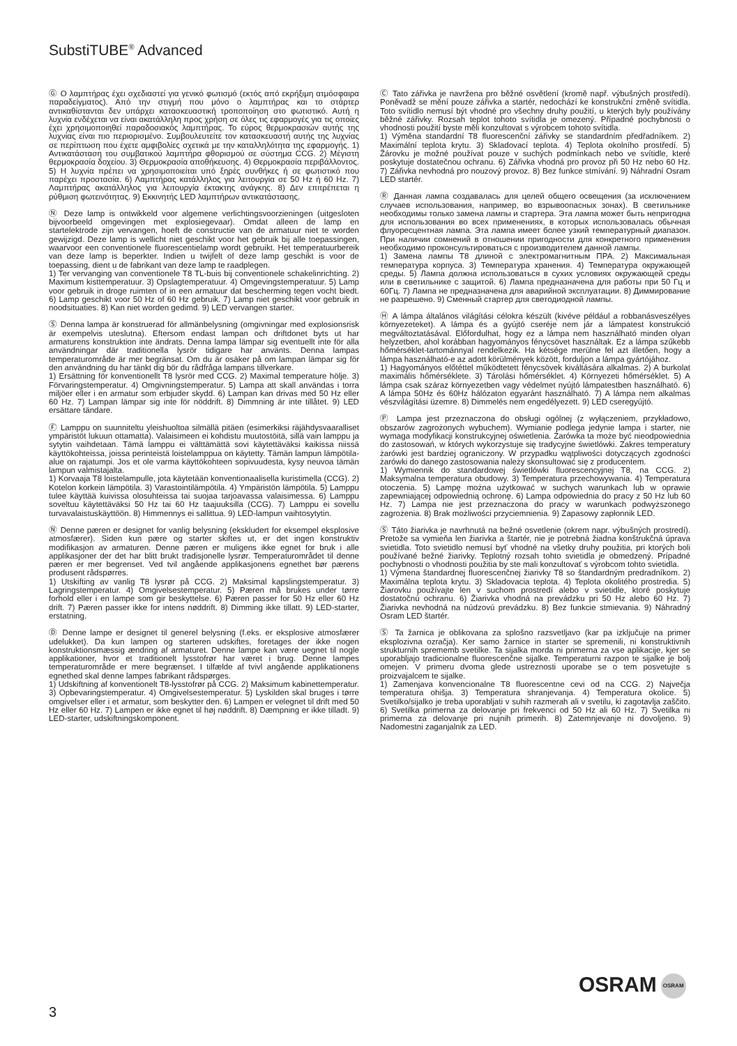SubstiTUBE<sup>®</sup> Advanced
Ⓖ Ο λαμπτήρας έχει σχεδιαστεί για γενικό φωτισμό (εκτός από εκρήξιμη ατμόσφαιρα παραδείγματος). Από την στιγμή που μόνο ο λαμπτήρας και το στάρτερ αντικαθίστανται δεν υπάρχει κατασκευαστική τροποποίηση στο φωτιστικό. Αυτή η λυχνία ενδέχεται να είναι ακατάλληλη προς χρήση σε όλες τις εφαρμογές για τις οποίες έχει χρησιμοποιηθεί παραδοσιακός λαμπτήρας. Το εύρος θερμοκρασιών αυτής της λυχνίας είναι πιο περιορισμένο. Συμβουλευτείτε τον κατασκευαστή αυτής της λυχνίας σε περίπτωση που έχετε αμφιβολίες σχετικά με την καταλληλότητα της εφαρμογής. 1) Αντικατάσταση του συμβατικού λαμπτήρα φθορισμού σε σύστημα CCG. 2) Μέγιστη θερμοκρασία δοχείου. 3) Θερμοκρασία αποθήκευσης. 4) Θερμοκρασία περιβάλλοντος. 5) Η λυχνία πρέπει να χρησιμοποιείται υπό ξηρές συνθήκες ή σε φωτιστικό που παρέχει προστασία. 6) Λαμπτήρας κατάλληλος για λειτουργία σε 50 Hz ή 60 Hz. 7) Λαμπτήρας ακατάλληλος για λειτουργία έκτακτης ανάγκης. 8) Δεν επιτρέπεται η ρύθμιση φωτεινότητας. 9) Εκκινητής LED λαμπτήρων αντικατάστασης.
Ⓝ Deze lamp is ontwikkeld voor algemene verlichtingsvoorzieningen (uitgesloten bijvoorbeeld omgevingen met explosiegevaar). Omdat alleen de lamp en startelektrode zijn vervangen, hoeft de constructie van de armatuur niet te worden gewijzigd. Deze lamp is wellicht niet geschikt voor het gebruik bij alle toepassingen, waarvoor een conventionele fluorescentielamp wordt gebruikt. Het temperatuurbereik van deze lamp is beperkter. Indien u twijfelt of deze lamp geschikt is voor de toepassing, dient u de fabrikant van deze lamp te raadplegen.
1) Ter vervanging van conventionele T8 TL-buis bij conventionele schakelinrichting. 2) Maximum kisttemperatuur. 3) Opslagtemperatuur. 4) Omgevingstemperatuur. 5) Lamp voor gebruik in droge ruimten of in een armatuur dat bescherming tegen vocht biedt. 6) Lamp geschikt voor 50 Hz of 60 Hz gebruik. 7) Lamp niet geschikt voor gebruik in noodsituaties. 8) Kan niet worden gedimd. 9) LED vervangen starter.
Ⓢ Denna lampa är konstruerad för allmänbelysning (omgivningar med explosionsrisk är exempelvis uteslutna). Eftersom endast lampan och driftdonet byts ut har armaturens konstruktion inte ändrats. Denna lampa lämpar sig eventuellt inte för alla användningar där traditionella lysrör tidigare har använts. Denna lampas temperaturområde är mer begränsat. Om du är osäker på om lampan lämpar sig för den användning du har tänkt dig bör du rådfråga lampans tillverkare.
1) Ersättning för konventionellt T8 lysrör med CCG. 2) Maximal temperature hölje. 3) Förvaringstemperatur. 4) Omgivningstemperatur. 5) Lampa att skall användas i torra miljöer eller i en armatur som erbjuder skydd. 6) Lampan kan drivas med 50 Hz eller 60 Hz. 7) Lampan lämpar sig inte för nöddrift. 8) Dimmning är inte tillåtet. 9) LED ersättare tändare.
Ⓕ Lamppu on suunniteltu yleishuoltoa silmällä pitäen (esimerkiksi räjähdysvaaralliset ympäristöt lukuun ottamatta). Valaisimeen ei kohdistu muutostöitä, sillä vain lamppu ja sytytin vaihdetaan. Tämä lamppu ei välttämättä sovi käytettäväksi kaikissa niissä käyttökohteissa, joissa perinteistä loistelamppua on käytetty. Tämän lampun lämpötila-alue on rajatumpi. Jos et ole varma käyttökohteen sopivuudesta, kysy neuvoa tämän lampun valmistajalta.
1) Korvaaja T8 loistelampulle, jota käytetään konventionaalisella kuristimella (CCG). 2) Kotelon korkein lämpötila. 3) Varastointilämpötila. 4) Ympäristön lämpötila. 5) Lamppu tulee käyttää kuivissa olosuhteissa tai suojaa tarjoavassa valaisimessa. 6) Lamppu soveltuu käytettäväksi 50 Hz tai 60 Hz taajuuksilla (CCG). 7) Lamppu ei sovellu turvavalaistuskäyttöön. 8) Himmennys ei sallittua. 9) LED-lampun vaihtosytytin.
Ⓝ Denne pæren er designet for vanlig belysning (ekskludert for eksempel eksplosive atmosfærer). Siden kun pære og starter skiftes ut, er det ingen konstruktiv modifikasjon av armaturen. Denne pæren er muligens ikke egnet for bruk i alle applikasjoner der det har blitt brukt tradisjonelle lysrør. Temperaturområdet til denne pæren er mer begrenset. Ved tvil angående applikasjonens egnethet bør pærens produsent rådspørres.
1) Utskifting av vanlig T8 lysrør på CCG. 2) Maksimal kapslingstemperatur. 3) Lagringstemperatur. 4) Omgivelsestemperatur. 5) Pæren må brukes under tørre forhold eller i en lampe som gir beskyttelse. 6) Pæren passer for 50 Hz eller 60 Hz drift. 7) Pæren passer ikke for intens nøddrift. 8) Dimming ikke tillatt. 9) LED-starter, erstatning.
Ⓓ Denne lampe er designet til generel belysning (f.eks. er eksplosive atmosfærer udelukket). Da kun lampen og starteren udskiftes, foretages der ikke nogen konstruktionsmæssig ændring af armaturet. Denne lampe kan være uegnet til nogle applikationer, hvor et traditionelt lysstofrør har været i brug. Denne lampes temperaturområde er mere begrænset. I tilfælde af tvivl angående applikationens egnethed skal denne lampes fabrikant rådspørges.
1) Udskiftning af konventionelt T8-lysstofrør på CCG. 2) Maksimum kabinettemperatur. 3) Opbevaringstemperatur. 4) Omgivelsestemperatur. 5) Lyskilden skal bruges i tørre omgivelser eller i et armatur, som beskytter den. 6) Lampen er velegnet til drift med 50 Hz eller 60 Hz. 7) Lampen er ikke egnet til høj nøddrift. 8) Dæmpning er ikke tilladt. 9) LED-starter, udskiftningskomponent.
Ⓒ Tato zářivka je navržena pro běžné osvětlení (kromě např. výbušných prostředí). Poněvadž se mění pouze zářivka a startér, nedochází ke konstrukční změně svítidla. Toto svítidlo nemusí být vhodné pro všechny druhy použití, u kterých byly používány běžné zářivky. Rozsah teplot tohoto svítidla je omezený. Případné pochybnosti o vhodnosti použití byste měli konzultovat s výrobcem tohoto svítidla.
1) Výměna standardní T8 fluorescenční zářivky se standardním předřadníkem. 2) Maximální teplota krytu. 3) Skladovací teplota. 4) Teplota okolního prostředí. 5) Žárovku je možné používat pouze v suchých podmínkach nebo ve svítidle, které poskytuje dostatečnou ochranu. 6) Zářivka vhodná pro provoz při 50 Hz nebo 60 Hz. 7) Zářivka nevhodná pro nouzový provoz. 8) Bez funkce stmívání. 9) Náhradní Osram LED startér.
Ⓡ Данная лампа создавалась для целей общего освещения (за исключением случаев использования, например, во взрывоопасных зонах). В светильнике необходимы только замена лампы и стартера. Эта лампа может быть непригодна для использования во всех применениях, в которых использовалась обычная флуоресцентная лампа. Эта лампа имеет более узкий температурный диапазон. При наличии сомнений в отношении пригодности для конкретного применения необходимо проконсультироваться с производителем данной лампы.
1) Замена лампы T8 длиной с электромагнитным ПРА. 2) Максимальная температура корпуса. 3) Температура хранения. 4) Температура окружающей среды. 5) Лампа должна использоваться в сухих условиях окружающей среды или в светильнике с защитой. 6) Лампа предназначена для работы при 50 Гц и 60Гц. 7) Лампа не предназначена для аварийной эксплуатации. 8) Диммирование не разрешено. 9) Сменный стартер для светодиодной лампы.
Ⓗ A lámpa általános világítási célokra készült (kivéve például a robbanásveszélyes környezeteket). A lámpa és a gyújtó cseréje nem jár a lámpatest konstrukció megváltoztatásával. Előfordulhat, hogy ez a lámpa nem használható minden olyan helyzetben, ahol korábban hagyományos fénycsövet használtak. Ez a lámpa szűkebb hőmérséklet-tartománnyal rendelkezik. Ha kétsége merülne fel azt illetően, hogy a lámpa használható-e az adott körülmények között, forduljon a lámpa gyártójához.
1) Hagyományos előtéttel működtetett fénycsövek kiváltására alkalmas. 2) A burkolat maximális hőmérséklete. 3) Tárolási hőmérséklet. 4) Környezeti hőmérséklet. 5) A lámpa csak száraz környezetben vagy védelmet nyújtó lámpatestben használható. 6) A lámpa 50Hz és 60Hz hálózaton egyaránt használható. 7) A lámpa nem alkalmas vészvilágítási üzemre. 8) Dimmelés nem engedélyezett. 9) LED cseregyújtó.
Ⓟ Lampa jest przeznaczona do obsługi ogólnej (z wyłączeniem, przykładowo, obszarów zagrożonych wybuchem). Wymianie podlega jedynie lampa i starter, nie wymaga modyfikacji konstrukcyjnej oświetlenia. Żarówka ta może być nieodpowiednia do zastosowań, w których wykorzystuje się tradycyjne świetlówki. Zakres temperatury żarówki jest bardziej ograniczony. W przypadku wątpliwości dotyczących zgodności żarówki do danego zastosowania należy skonsultować się z producentem.
1) Wymiennik do standardowej świetlówki fluorescencyjnej T8, na CCG. 2) Maksymalna temperatura obudowy. 3) Temperatura przechowywania. 4) Temperatura otoczenia. 5) Lampę można użytkować w suchych warunkach lub w oprawie zapewniającej odpowiednią ochronę. 6) Lampa odpowiednia do pracy z 50 Hz lub 60 Hz. 7) Lampa nie jest przeznaczona do pracy w warunkach podwyższonego zagrożenia. 8) Brak możliwości przyciemnienia. 9) Zapasowy zapłonnik LED.
Ⓢ Táto žiarivka je navrhnutá na bežné osvetlenie (okrem napr. výbušných prostredí). Pretože sa vymieňa len žiarivka a štartér, nie je potrebná žiadna konštrukčná úprava svietidla. Toto svietidlo nemusí byť vhodné na všetky druhy použitia, pri ktorých boli používané bežné žiarivky. Teplotný rozsah tohto svietidla je obmedzený. Prípadné pochybnosti o vhodnosti použitia by ste mali konzultovať s výrobcom tohto svietidla.
1) Výmena štandardnej fluorescenčnej žiarivky T8 so štandardným predradníkom. 2) Maximálna teplota krytu. 3) Skladovacia teplota. 4) Teplota okolitého prostredia. 5) Žiarovku používajte len v suchom prostredí alebo v svietidle, ktoré poskytuje dostatočnú ochranu. 6) Žiarivka vhodná na prevádzku pri 50 Hz alebo 60 Hz. 7) Žiarivka nevhodná na núdzovú prevádzku. 8) Bez funkcie stmievania. 9) Náhradný Osram LED štartér.
Ⓢ Ta žarnica je oblikovana za splošno razsvetljavo (kar pa izključuje na primer eksplozivna ozračja). Ker samo žarnice in starter se spremenili, ni konstruktivnih strukturnih sprememb svetilke. Ta sijalka morda ni primerna za vse aplikacije, kjer se uporabljajo tradicionalne fluorescenčne sijalke. Temperaturni razpon te sijalke je bolj omejen. V primeru dvoma glede ustreznosti uporabe se o tem posvetujte s proizvajalcem te sijalke.
1) Zamenjava konvencionalne T8 fluorescentne cevi od na CCG. 2) Največja temperatura ohišja. 3) Temperatura shranjevanja. 4) Temperatura okolice. 5) Svetilko/sijalko je treba uporabljati v suhih razmerah ali v svetilu, ki zagotavlja zaščito. 6) Svetilka primerna za delovanje pri frekvenci od 50 Hz ali 60 Hz. 7) Svetilka ni primerna za delovanje pri nujnih primerih. 8) Zatemnjevanje ni dovoljeno. 9) Nadomestni zaganjalnik za LED.
3
OSRAM OSRAM